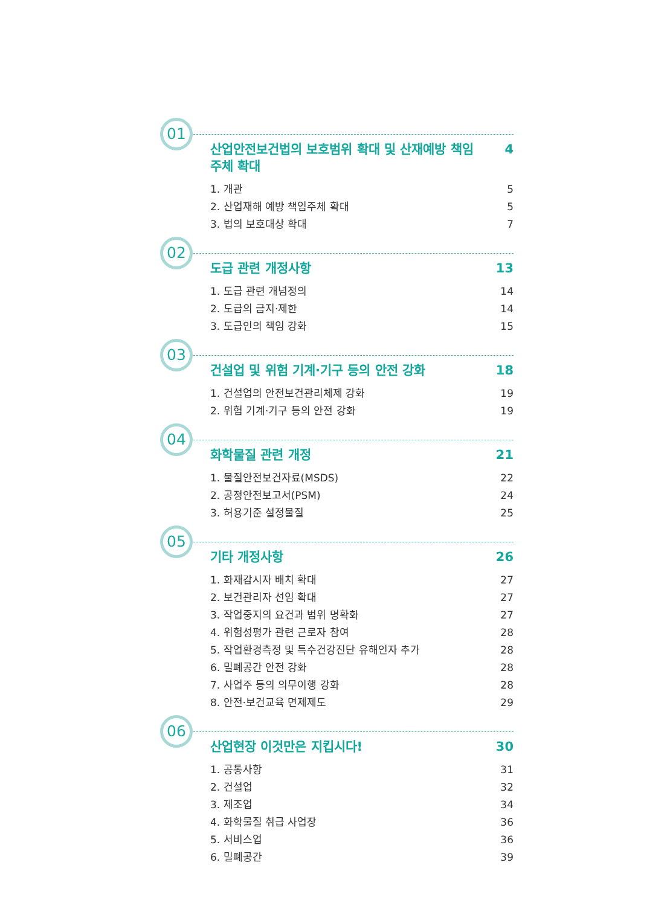01
산업안전보건법의 보호범위 확대 및 산재예방 책임주체 확대 4
1. 개관 5
2. 산업재해 예방 책임주체 확대 5
3. 법의 보호대상 확대 7
02
도급 관련 개정사항 13
1. 도급 관련 개념정의 14
2. 도급의 금지·제한 14
3. 도급인의 책임 강화 15
03
건설업 및 위험 기계·기구 등의 안전 강화 18
1. 건설업의 안전보건관리체제 강화 19
2. 위험 기계·기구 등의 안전 강화 19
04
화학물질 관련 개정 21
1. 물질안전보건자료(MSDS) 22
2. 공정안전보고서(PSM) 24
3. 허용기준 설정물질 25
05
기타 개정사항 26
1. 화재감시자 배치 확대 27
2. 보건관리자 선임 확대 27
3. 작업중지의 요건과 범위 명확화 27
4. 위험성평가 관련 근로자 참여 28
5. 작업환경측정 및 특수건강진단 유해인자 추가 28
6. 밀폐공간 안전 강화 28
7. 사업주 등의 의무이행 강화 28
8. 안전·보건교육 면제제도 29
06
산업현장 이것만은 지킵시다! 30
1. 공통사항 31
2. 건설업 32
3. 제조업 34
4. 화학물질 취급 사업장 36
5. 서비스업 36
6. 밀폐공간 39